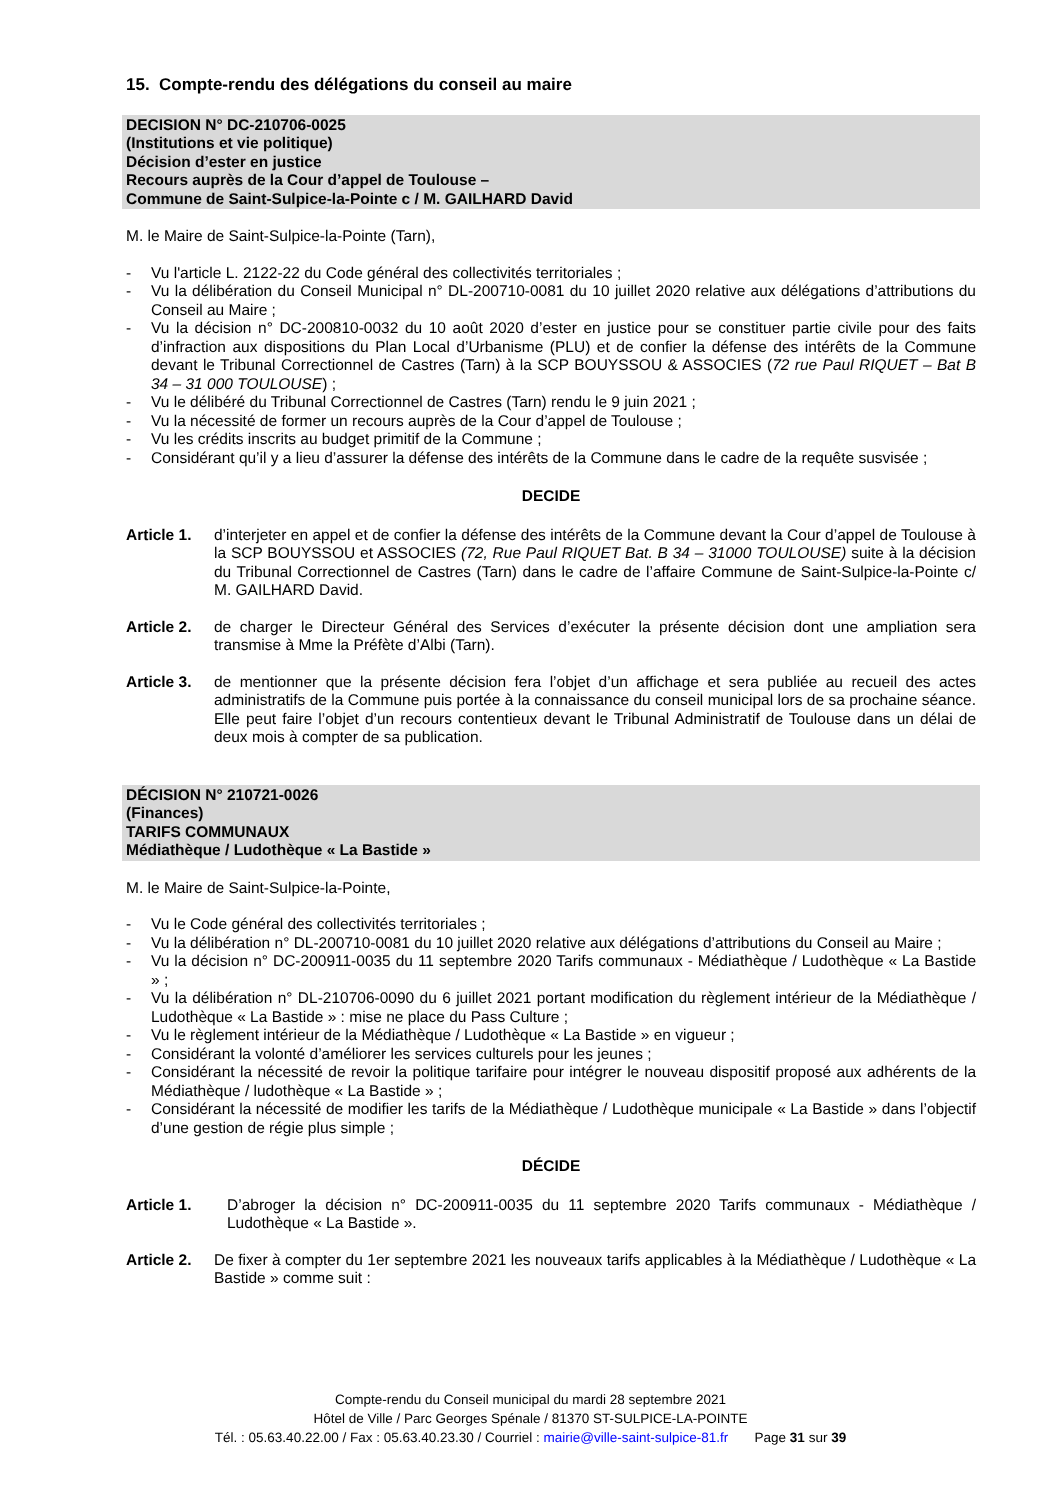15. Compte-rendu des délégations du conseil au maire
DECISION N° DC-210706-0025
(Institutions et vie politique)
Décision d’ester en justice
Recours auprès de la Cour d’appel de Toulouse –
Commune de Saint-Sulpice-la-Pointe c / M. GAILHARD David
M. le Maire de Saint-Sulpice-la-Pointe (Tarn),
- Vu l'article L. 2122-22 du Code général des collectivités territoriales ;
- Vu la délibération du Conseil Municipal n° DL-200710-0081 du 10 juillet 2020 relative aux délégations d’attributions du Conseil au Maire ;
- Vu la décision n° DC-200810-0032 du 10 août 2020 d’ester en justice pour se constituer partie civile pour des faits d’infraction aux dispositions du Plan Local d’Urbanisme (PLU) et de confier la défense des intérêts de la Commune devant le Tribunal Correctionnel de Castres (Tarn) à la SCP BOUYSSOU & ASSOCIES (72 rue Paul RIQUET – Bat B 34 – 31 000 TOULOUSE) ;
- Vu le délibéré du Tribunal Correctionnel de Castres (Tarn) rendu le 9 juin 2021 ;
- Vu la nécessité de former un recours auprès de la Cour d’appel de Toulouse ;
- Vu les crédits inscrits au budget primitif de la Commune ;
- Considérant qu’il y a lieu d’assurer la défense des intérêts de la Commune dans le cadre de la requête susvisée ;
DECIDE
Article 1. d’interjeter en appel et de confier la défense des intérêts de la Commune devant la Cour d’appel de Toulouse à la SCP BOUYSSOU et ASSOCIES (72, Rue Paul RIQUET Bat. B 34 – 31000 TOULOUSE) suite à la décision du Tribunal Correctionnel de Castres (Tarn) dans le cadre de l’affaire Commune de Saint-Sulpice-la-Pointe c/ M. GAILHARD David.
Article 2. de charger le Directeur Général des Services d’exécuter la présente décision dont une ampliation sera transmise à Mme la Préfète d’Albi (Tarn).
Article 3. de mentionner que la présente décision fera l’objet d’un affichage et sera publiée au recueil des actes administratifs de la Commune puis portée à la connaissance du conseil municipal lors de sa prochaine séance. Elle peut faire l’objet d’un recours contentieux devant le Tribunal Administratif de Toulouse dans un délai de deux mois à compter de sa publication.
DÉCISION N° 210721-0026
(Finances)
TARIFS COMMUNAUX
Médiathèque / Ludothèque « La Bastide »
M. le Maire de Saint-Sulpice-la-Pointe,
- Vu le Code général des collectivités territoriales ;
- Vu la délibération n° DL-200710-0081 du 10 juillet 2020 relative aux délégations d’attributions du Conseil au Maire ;
- Vu la décision n° DC-200911-0035 du 11 septembre 2020 Tarifs communaux - Médiathèque / Ludothèque « La Bastide » ;
- Vu la délibération n° DL-210706-0090 du 6 juillet 2021 portant modification du règlement intérieur de la Médiathèque / Ludothèque « La Bastide » : mise ne place du Pass Culture ;
- Vu le règlement intérieur de la Médiathèque / Ludothèque « La Bastide » en vigueur ;
- Considérant la volonté d’améliorer les services culturels pour les jeunes ;
- Considérant la nécessité de revoir la politique tarifaire pour intégrer le nouveau dispositif proposé aux adhérents de la Médiathèque / ludothèque « La Bastide » ;
- Considérant la nécessité de modifier les tarifs de la Médiathèque / Ludothèque municipale « La Bastide » dans l’objectif d’une gestion de régie plus simple ;
DÉCIDE
Article 1. D’abroger la décision n° DC-200911-0035 du 11 septembre 2020 Tarifs communaux - Médiathèque / Ludothèque « La Bastide ».
Article 2. De fixer à compter du 1er septembre 2021 les nouveaux tarifs applicables à la Médiathèque / Ludothèque « La Bastide » comme suit :
Compte-rendu du Conseil municipal du mardi 28 septembre 2021
Hôtel de Ville / Parc Georges Spénale / 81370 ST-SULPICE-LA-POINTE
Tél. : 05.63.40.22.00 / Fax : 05.63.40.23.30 / Courriel : mairie@ville-saint-sulpice-81.fr Page 31 sur 39